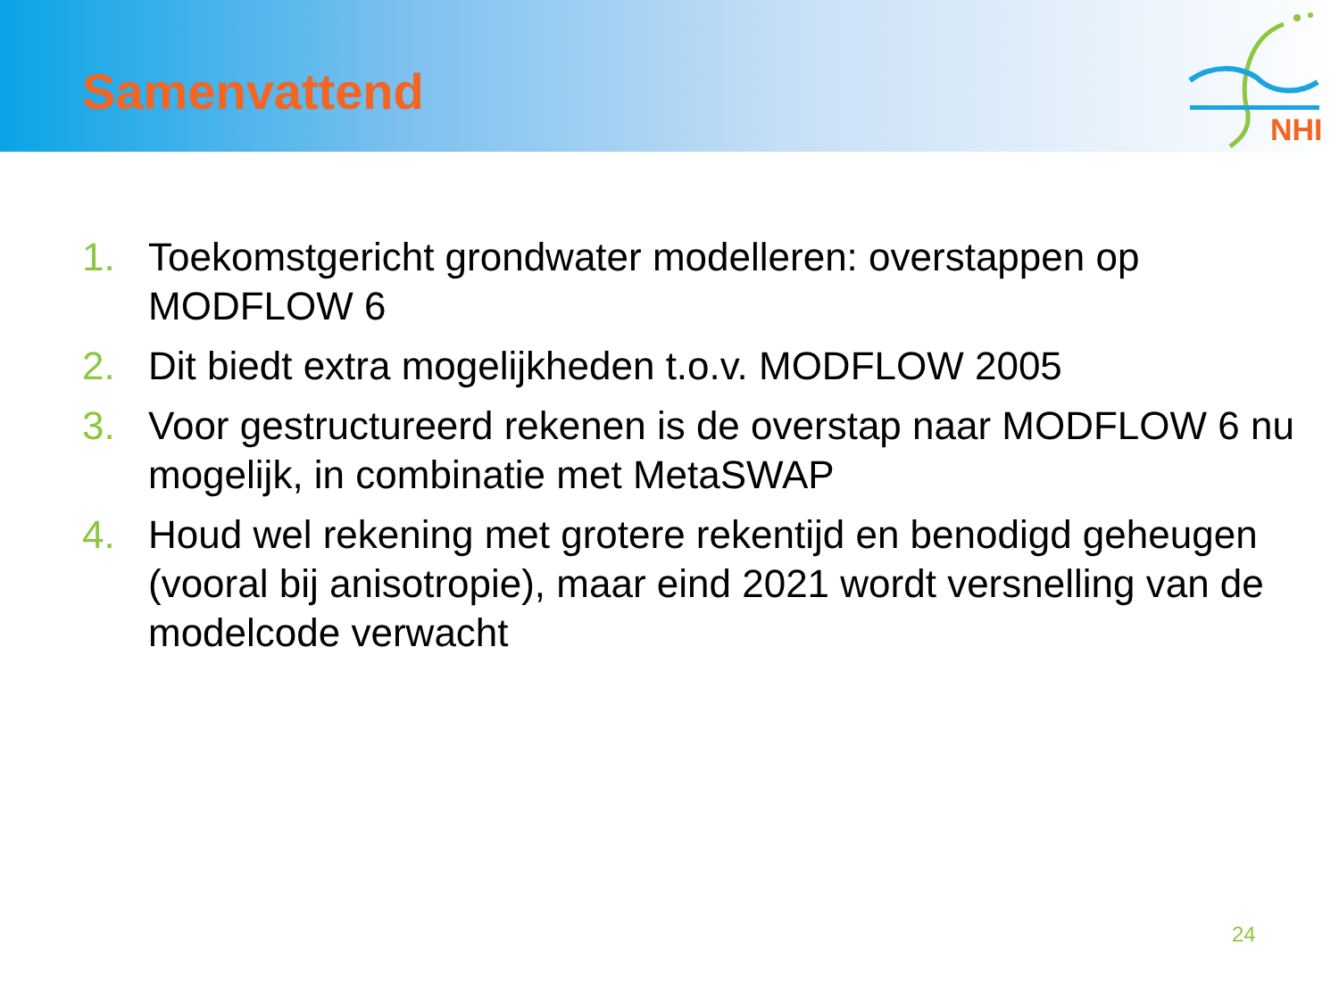Samenvattend
NHI
1. Toekomstgericht grondwater modelleren: overstappen op MODFLOW 6
2. Dit biedt extra mogelijkheden t.o.v. MODFLOW 2005
3. Voor gestructureerd rekenen is de overstap naar MODFLOW 6 nu mogelijk, in combinatie met MetaSWAP
4. Houd wel rekening met grotere rekentijd en benodigd geheugen (vooral bij anisotropie), maar eind 2021 wordt versnelling van de modelcode verwacht
24